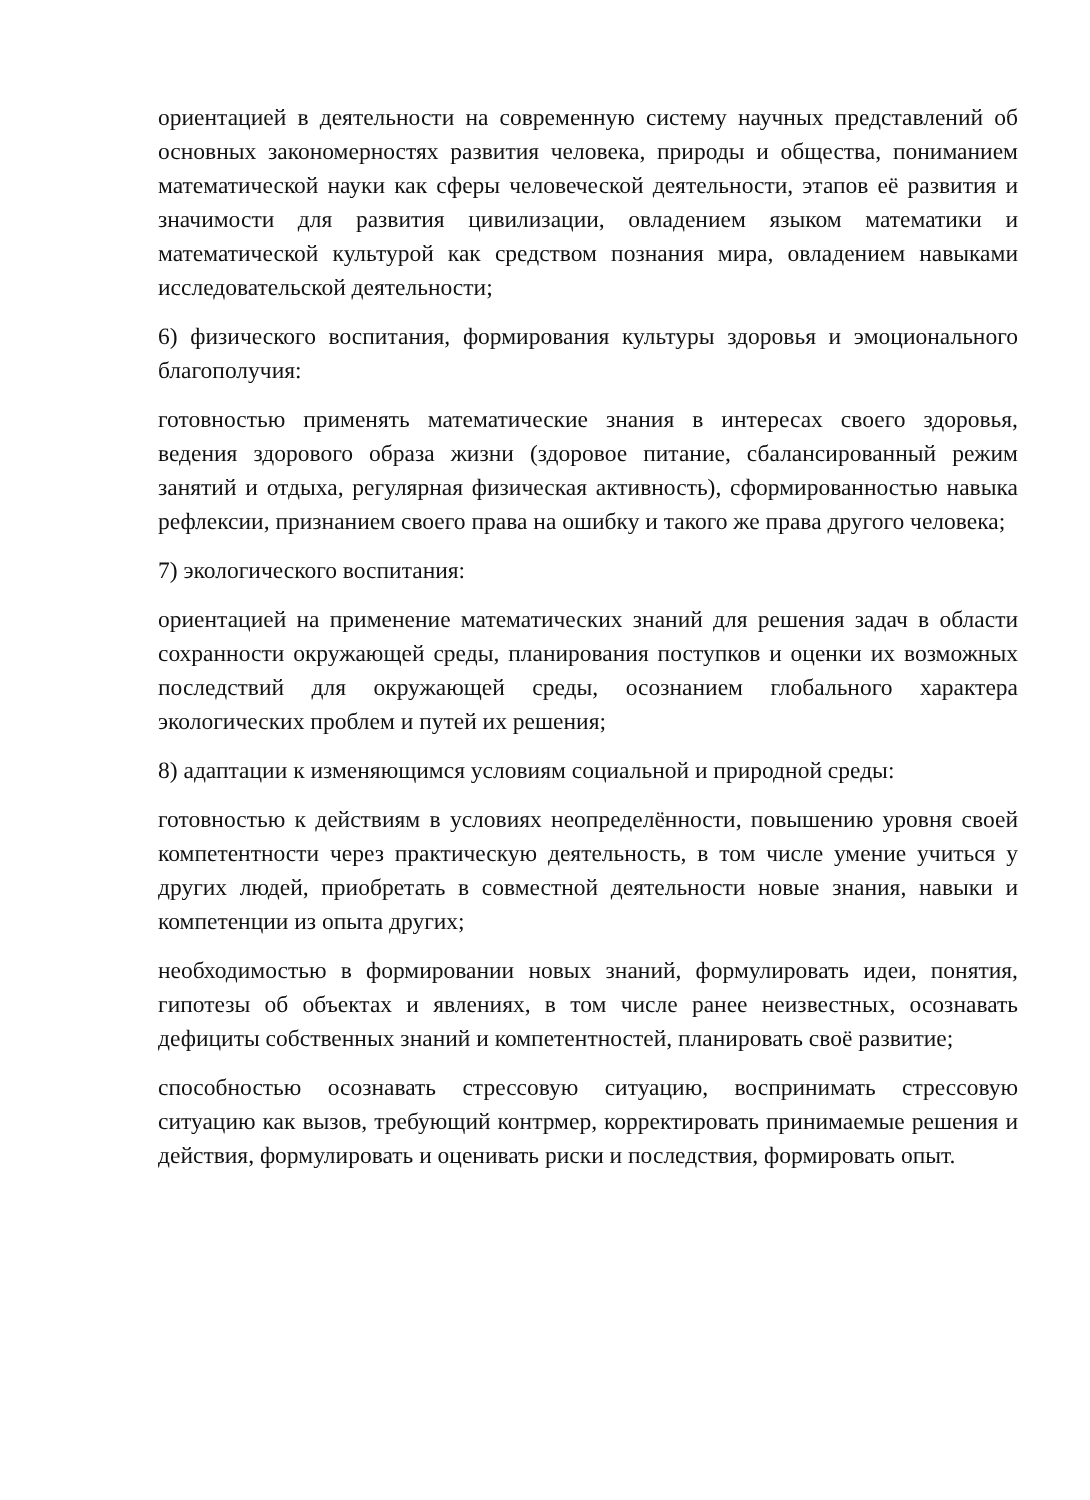ориентацией в деятельности на современную систему научных представлений об основных закономерностях развития человека, природы и общества, пониманием математической науки как сферы человеческой деятельности, этапов её развития и значимости для развития цивилизации, овладением языком математики и математической культурой как средством познания мира, овладением навыками исследовательской деятельности;
6) физического воспитания, формирования культуры здоровья и эмоционального благополучия:
готовностью применять математические знания в интересах своего здоровья, ведения здорового образа жизни (здоровое питание, сбалансированный режим занятий и отдыха, регулярная физическая активность), сформированностью навыка рефлексии, признанием своего права на ошибку и такого же права другого человека;
7) экологического воспитания:
ориентацией на применение математических знаний для решения задач в области сохранности окружающей среды, планирования поступков и оценки их возможных последствий для окружающей среды, осознанием глобального характера экологических проблем и путей их решения;
8) адаптации к изменяющимся условиям социальной и природной среды:
готовностью к действиям в условиях неопределённости, повышению уровня своей компетентности через практическую деятельность, в том числе умение учиться у других людей, приобретать в совместной деятельности новые знания, навыки и компетенции из опыта других;
необходимостью в формировании новых знаний, формулировать идеи, понятия, гипотезы об объектах и явлениях, в том числе ранее неизвестных, осознавать дефициты собственных знаний и компетентностей, планировать своё развитие;
способностью осознавать стрессовую ситуацию, воспринимать стрессовую ситуацию как вызов, требующий контрмер, корректировать принимаемые решения и действия, формулировать и оценивать риски и последствия, формировать опыт.